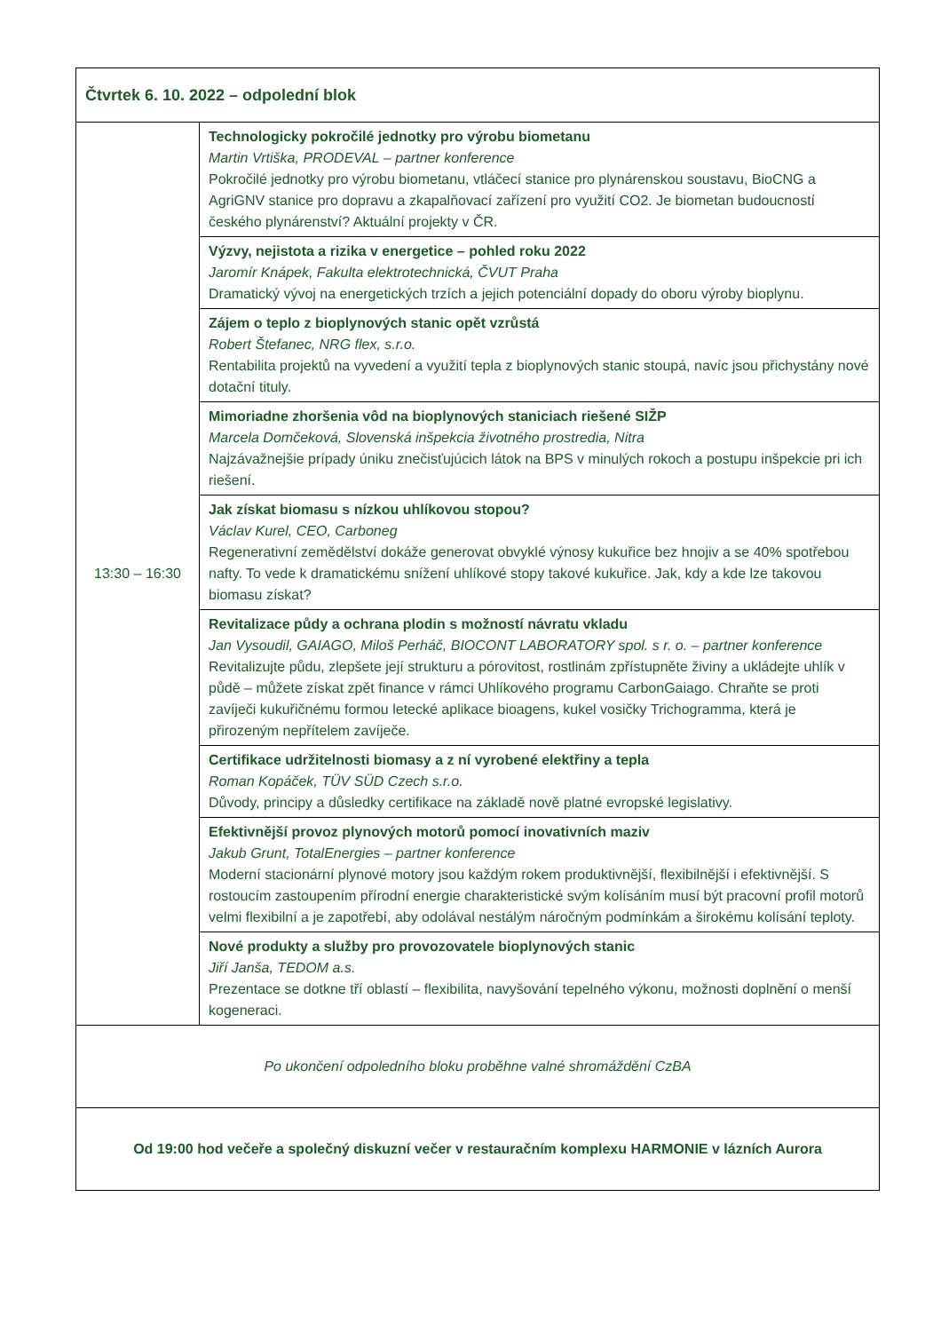| Čtvrtek 6. 10. 2022 – odpolední blok | |
| 13:30 – 16:30 | Technologicky pokročilé jednotky pro výrobu biometanu Martin Vrtiška, PRODEVAL – partner konference Pokročilé jednotky pro výrobu biometanu, vtláčecí stanice pro plynárenskou soustavu, BioCNG a AgriGNV stanice pro dopravu a zkapalňovací zařízení pro využití CO2. Je biometan budoucností českého plynárenství? Aktuální projekty v ČR. |
| | Výzvy, nejistota a rizika v energetice – pohled roku 2022 Jaromír Knápek, Fakulta elektrotechnická, ČVUT Praha Dramatický vývoj na energetických trzích a jejich potenciální dopady do oboru výroby bioplynu. |
| | Zájem o teplo z bioplynových stanic opět vzrůstá Robert Štefanec, NRG flex, s.r.o. Rentabilita projektů na vyvedení a využití tepla z bioplynových stanic stoupá, navíc jsou přichystány nové dotační tituly. |
| | Mimoriadne zhoršenia vôd na bioplynových staniciach riešené SIŽP Marcela Domčeková, Slovenská inšpekcia životného prostredia, Nitra Najzávažnejšie prípady úniku znečisťujúcich látok na BPS v minulých rokoch a postupu inšpekcie pri ich riešení. |
| | Jak získat biomasu s nízkou uhlíkovou stopou? Václav Kurel, CEO, Carboneg Regenerativní zemědělství dokáže generovat obvyklé výnosy kukuřice bez hnojiv a se 40% spotřebou nafty. To vede k dramatickému snížení uhlíkové stopy takové kukuřice. Jak, kdy a kde lze takovou biomasu získat? |
| | Revitalizace půdy a ochrana plodin s možností návratu vkladu Jan Vysoudil, GAIAGO, Miloš Perháč, BIOCONT LABORATORY spol. s r. o. – partner konference Revitalizujte půdu, zlepšete její strukturu a pórovitost, rostlinám zpřístupněte živiny a ukládejte uhlík v půdě – můžete získat zpět finance v rámci Uhlíkového programu CarbonGaiago. Chraňte se proti zavíječi kukuřičnému formou letecké aplikace bioagens, kukel vosičky Trichogramma, která je přirozeným nepřítelem zavíječe. |
| | Certifikace udržitelnosti biomasy a z ní vyrobené elektřiny a tepla Roman Kopáček, TÜV SÜD Czech s.r.o. Důvody, principy a důsledky certifikace na základě nově platné evropské legislativy. |
| | Efektivnější provoz plynových motorů pomocí inovativních maziv Jakub Grunt, TotalEnergies – partner konference Moderní stacionární plynové motory jsou každým rokem produktivnější, flexibilnější i efektivnější. S rostoucím zastoupením přírodní energie charakteristické svým kolísáním musí být pracovní profil motorů velmi flexibilní a je zapotřebí, aby odolával nestálým náročným podmínkám a širokému kolísání teploty. |
| | Nové produkty a služby pro provozovatele bioplynových stanic Jiří Janša, TEDOM a.s. Prezentace se dotkne tří oblastí – flexibilita, navyšování tepelného výkonu, možnosti doplnění o menší kogeneraci. |
| Po ukončení odpoledního bloku proběhne valné shromáždění CzBA | |
| Od 19:00 hod večeře a společný diskuzní večer v restauračním komplexu HARMONIE v lázních Aurora | |